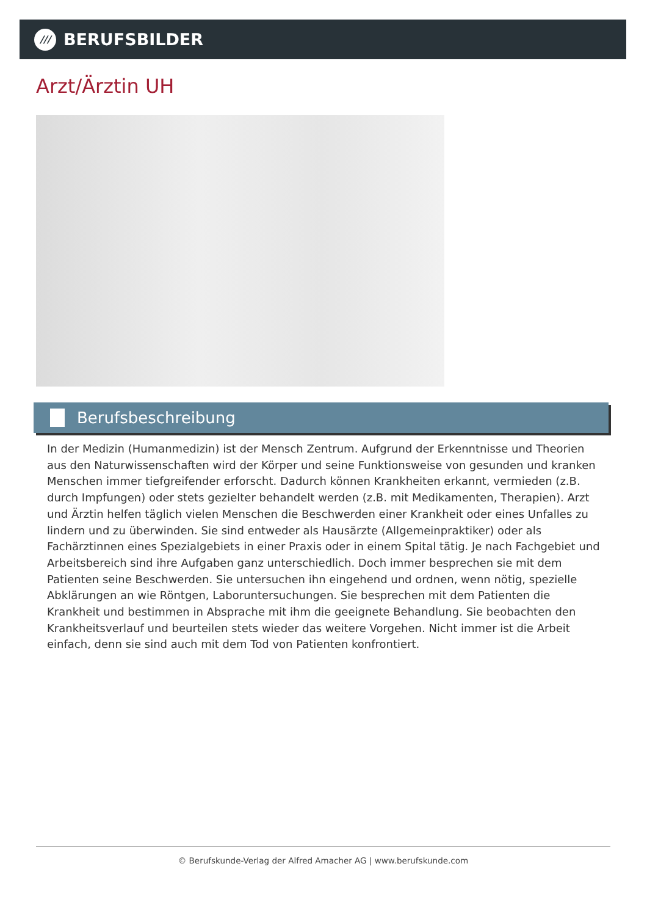///
BERUFSBILDER
Arzt/Ärztin UH
Berufsbeschreibung
In der Medizin (Humanmedizin) ist der Mensch Zentrum. Aufgrund der Erkenntnisse und Theorien aus den Naturwissenschaften wird der Körper und seine Funktionsweise von gesunden und kranken Menschen immer tiefgreifender erforscht. Dadurch können Krankheiten erkannt, vermieden (z.B. durch Impfungen) oder stets gezielter behandelt werden (z.B. mit Medikamenten, Therapien). Arzt und Ärztin helfen täglich vielen Menschen die Beschwerden einer Krankheit oder eines Unfalles zu lindern und zu überwinden. Sie sind entweder als Hausärzte (Allgemeinpraktiker) oder als Fachärztinnen eines Spezialgebiets in einer Praxis oder in einem Spital tätig. Je nach Fachgebiet und Arbeitsbereich sind ihre Aufgaben ganz unterschiedlich. Doch immer besprechen sie mit dem Patienten seine Beschwerden. Sie untersuchen ihn eingehend und ordnen, wenn nötig, spezielle Abklärungen an wie Röntgen, Laboruntersuchungen. Sie besprechen mit dem Patienten die Krankheit und bestimmen in Absprache mit ihm die geeignete Behandlung. Sie beobachten den Krankheitsverlauf und beurteilen stets wieder das weitere Vorgehen. Nicht immer ist die Arbeit einfach, denn sie sind auch mit dem Tod von Patienten konfrontiert.
© Berufskunde-Verlag der Alfred Amacher AG | www.berufskunde.com